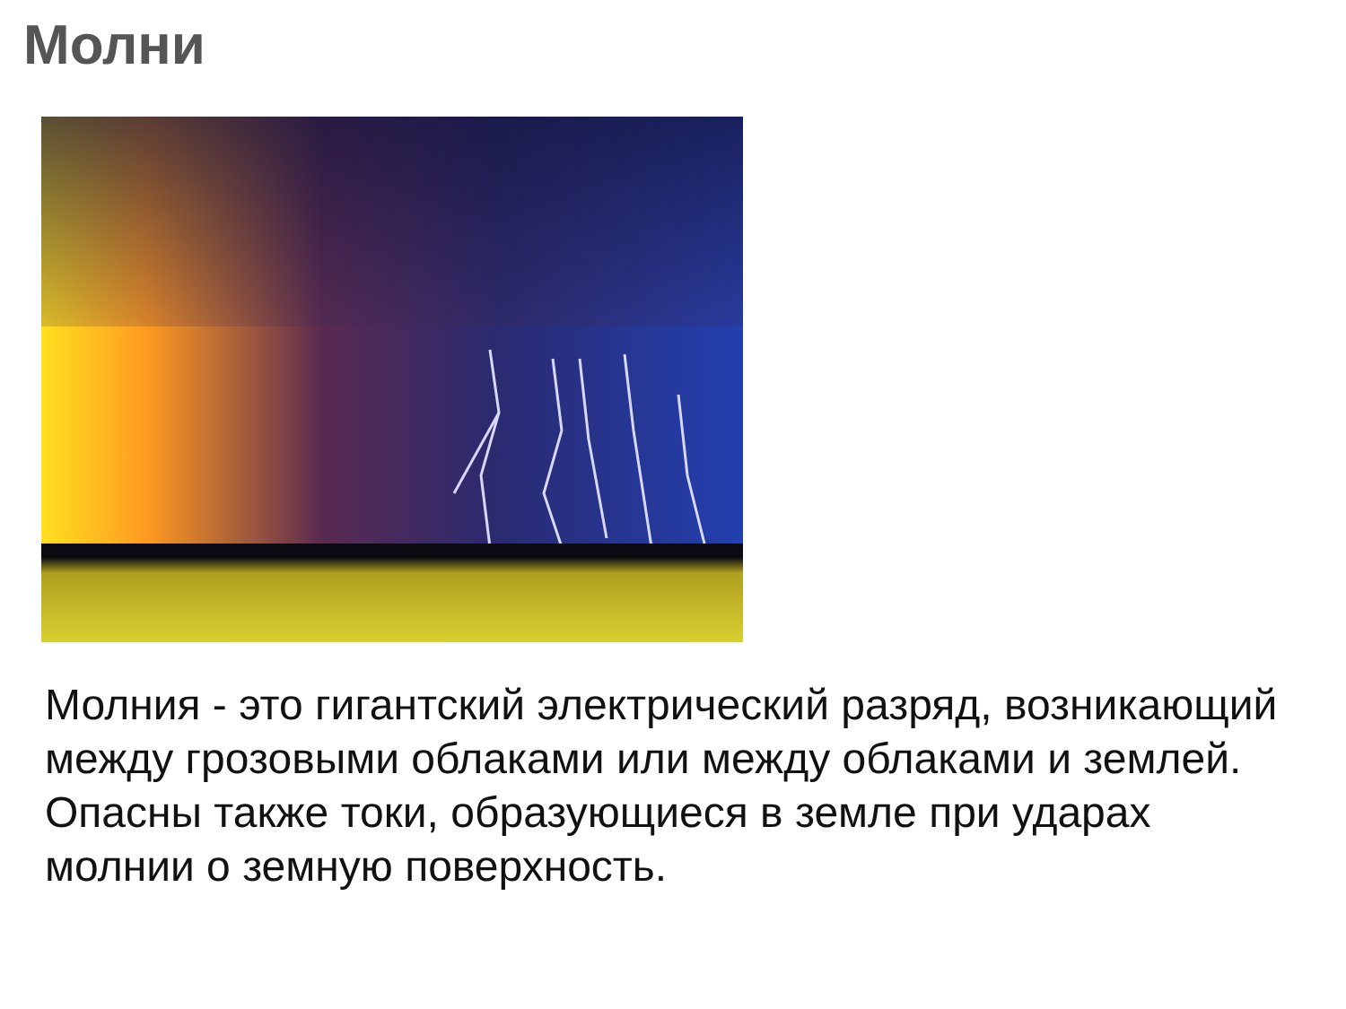Молни
Молния - это гигантский электрический разряд, возникающий между грозовыми облаками или между облаками и землей. Опасны также токи, образующиеся в земле при ударах молнии о земную поверхность.